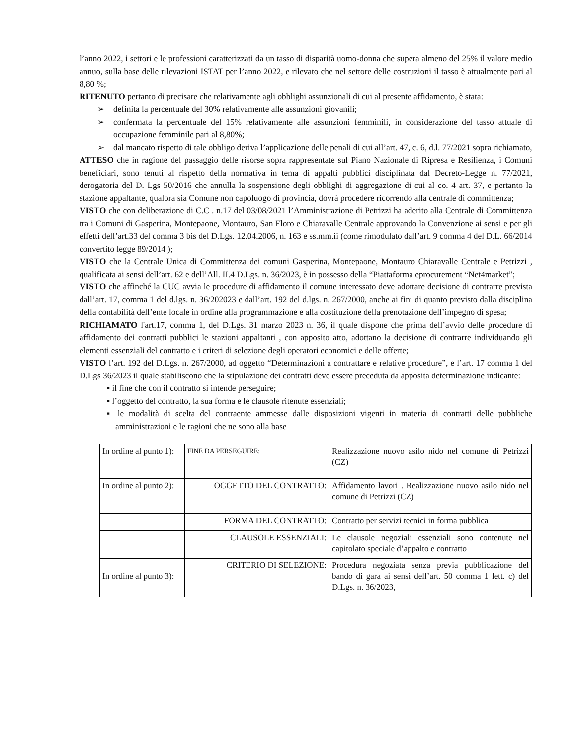l’anno 2022, i settori e le professioni caratterizzati da un tasso di disparità uomo-donna che supera almeno del 25% il valore medio annuo, sulla base delle rilevazioni ISTAT per l’anno 2022, e rilevato che nel settore delle costruzioni il tasso è attualmente pari al 8,80 %;
RITENUTO pertanto di precisare che relativamente agli obblighi assunzionali di cui al presente affidamento, è stata:
definita la percentuale del 30% relativamente alle assunzioni giovanili;
confermata la percentuale del 15% relativamente alle assunzioni femminili, in considerazione del tasso attuale di occupazione femminile pari al 8,80%;
dal mancato rispetto di tale obbligo deriva l’applicazione delle penali di cui all’art. 47, c. 6, d.l. 77/2021 sopra richiamato,
ATTESO che in ragione del passaggio delle risorse sopra rappresentate sul Piano Nazionale di Ripresa e Resilienza, i Comuni beneficiari, sono tenuti al rispetto della normativa in tema di appalti pubblici disciplinata dal Decreto-Legge n. 77/2021, derogatoria del D. Lgs 50/2016 che annulla la sospensione degli obblighi di aggregazione di cui al co. 4 art. 37, e pertanto la stazione appaltante, qualora sia Comune non capoluogo di provincia, dovrà procedere ricorrendo alla centrale di committenza;
VISTO che con deliberazione di C.C . n.17 del 03/08/2021 l’Amministrazione di Petrizzi ha aderito alla Centrale di Committenza tra i Comuni di Gasperina, Montepaone, Montauro, San Floro e Chiaravalle Centrale approvando la Convenzione ai sensi e per gli effetti dell’art.33 del comma 3 bis del D.Lgs. 12.04.2006, n. 163 e ss.mm.ii (come rimodulato dall’art. 9 comma 4 del D.L. 66/2014 convertito legge 89/2014 );
VISTO che la Centrale Unica di Committenza dei comuni Gasperina, Montepaone, Montauro Chiaravalle Centrale e Petrizzi , qualificata ai sensi dell’art. 62 e dell’All. II.4 D.Lgs. n. 36/2023, è in possesso della “Piattaforma eprocurement “Net4market”;
VISTO che affinché la CUC avvia le procedure di affidamento il comune interessato deve adottare decisione di contrarre prevista dall’art. 17, comma 1 del d.lgs. n. 36/202023 e dall’art. 192 del d.lgs. n. 267/2000, anche ai fini di quanto previsto dalla disciplina della contabilità dell’ente locale in ordine alla programmazione e alla costituzione della prenotazione dell’impegno di spesa;
RICHIAMATO l'art.17, comma 1, del D.Lgs. 31 marzo 2023 n. 36, il quale dispone che prima dell’avvio delle procedure di affidamento dei contratti pubblici le stazioni appaltanti , con apposito atto, adottano la decisione di contrarre individuando gli elementi essenziali del contratto e i criteri di selezione degli operatori economici e delle offerte;
VISTO l’art. 192 del D.Lgs. n. 267/2000, ad oggetto “Determinazioni a contrattare e relative procedure”, e l’art. 17 comma 1 del D.Lgs 36/2023 il quale stabiliscono che la stipulazione dei contratti deve essere preceduta da apposita determinazione indicante:
▪ il fine che con il contratto si intende perseguire;
▪ l’oggetto del contratto, la sua forma e le clausole ritenute essenziali;
▪ le modalità di scelta del contraente ammesse dalle disposizioni vigenti in materia di contratti delle pubbliche amministrazioni e le ragioni che ne sono alla base
| In ordine al punto 1): | FINE DA PERSEGUIRE: | Realizzazione nuovo asilo nido nel comune di Petrizzi (CZ) |
| In ordine al punto 2): | OGGETTO DEL CONTRATTO: | Affidamento lavori . Realizzazione nuovo asilo nido nel comune di Petrizzi (CZ) |
| | FORMA DEL CONTRATTO: | Contratto per servizi tecnici in forma pubblica |
| | CLAUSOLE ESSENZIALI: | Le clausole negoziali essenziali sono contenute nel capitolato speciale d’appalto e contratto |
| In ordine al punto 3): | CRITERIO DI SELEZIONE: | Procedura negoziata senza previa pubblicazione del bando di gara ai sensi dell’art. 50 comma 1 lett. c) del D.Lgs. n. 36/2023, |